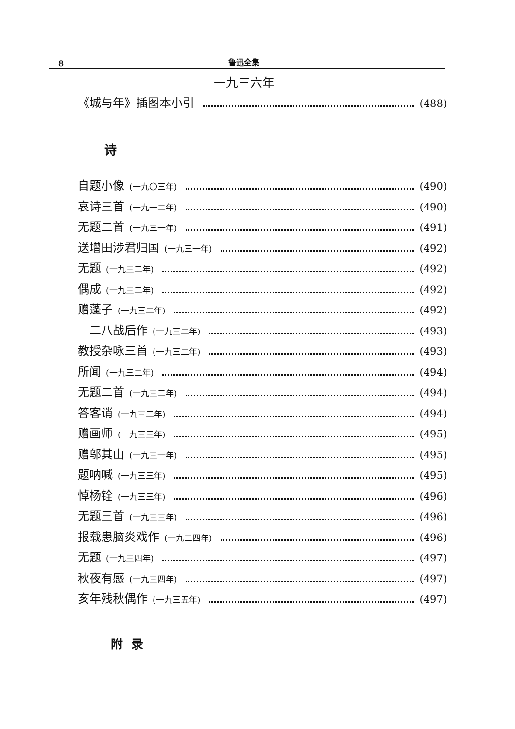8 鲁迅全集
一九三六年
《城与年》插图本小引 (488)
诗
自题小像 (一九〇三年) (490)
哀诗三首 (一九一二年) (490)
无题二首 (一九三一年) (491)
送增田涉君归国 (一九三一年) (492)
无题 (一九三二年) (492)
偶成 (一九三二年) (492)
赠蓬子 (一九三二年) (492)
一二八战后作 (一九三二年) (493)
教授杂咏三首 (一九三二年) (493)
所闻 (一九三二年) (494)
无题二首 (一九三二年) (494)
答客诮 (一九三二年) (494)
赠画师 (一九三三年) (495)
赠邬其山 (一九三一年) (495)
题呐喊 (一九三三年) (495)
悼杨铨 (一九三三年) (496)
无题三首 (一九三三年) (496)
报载患脑炎戏作 (一九三四年) (496)
无题 (一九三四年) (497)
秋夜有感 (一九三四年) (497)
亥年残秋偶作 (一九三五年) (497)
附 录